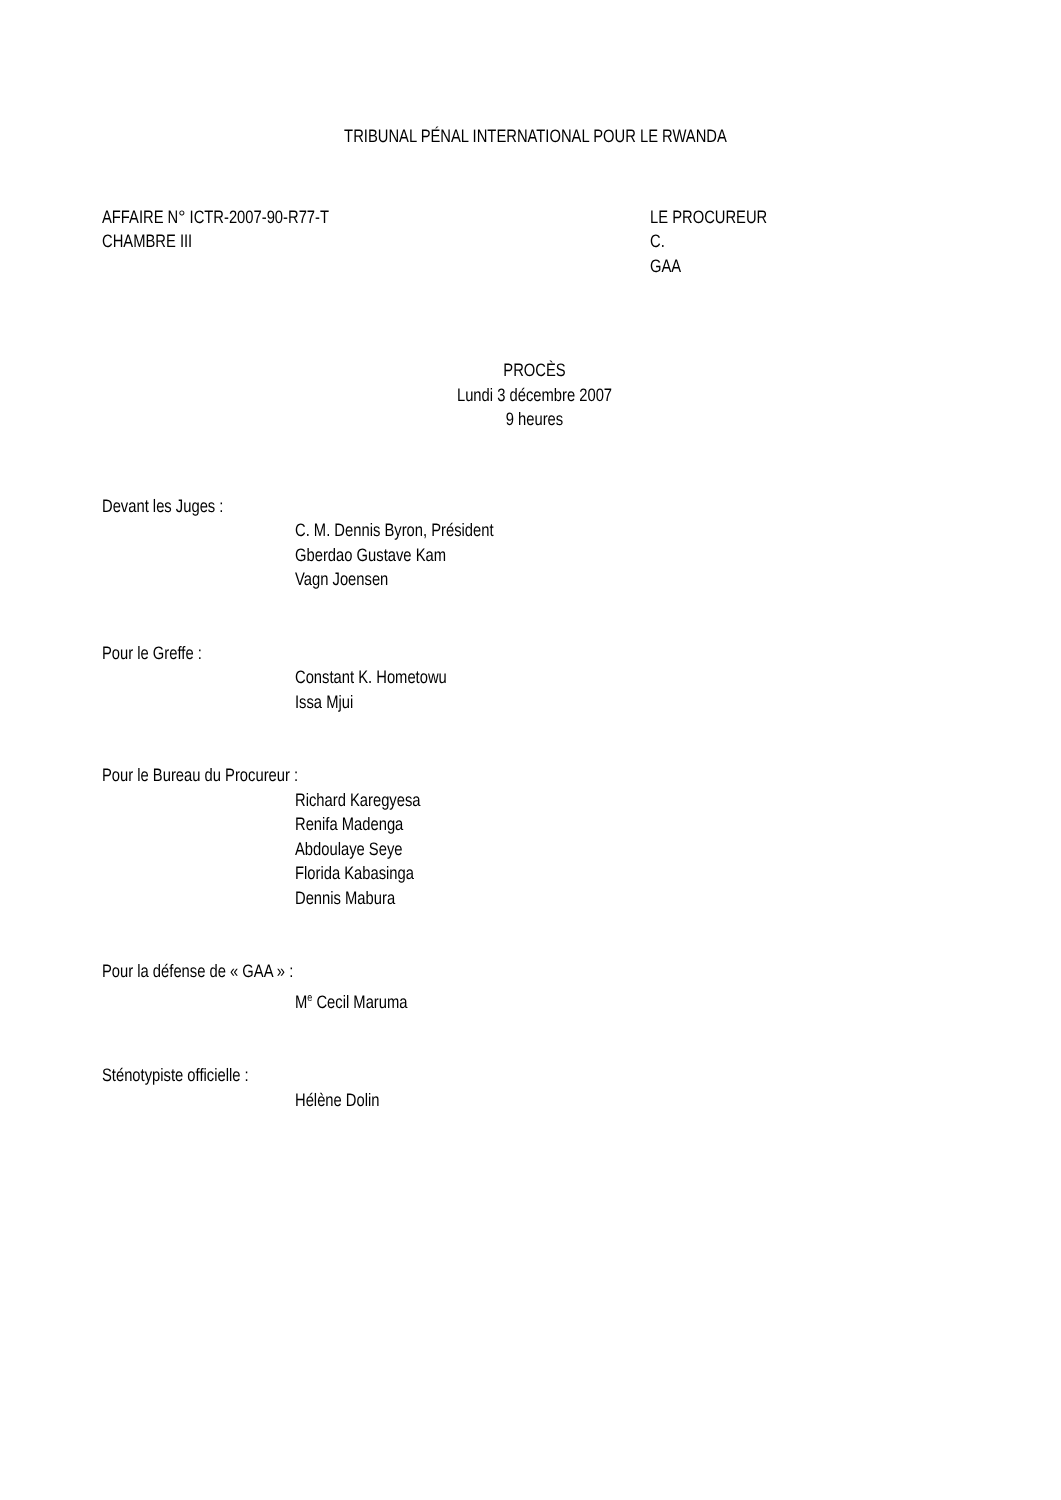TRIBUNAL PÉNAL INTERNATIONAL POUR LE RWANDA
AFFAIRE N° ICTR-2007-90-R77-T
CHAMBRE III
LE PROCUREUR
C.
GAA
PROCÈS
Lundi 3 décembre 2007
9 heures
Devant les Juges :
C. M. Dennis Byron, Président
Gberdao Gustave Kam
Vagn Joensen
Pour le Greffe :
Constant K. Hometowu
Issa Mjui
Pour le Bureau du Procureur :
Richard Karegyesa
Renifa Madenga
Abdoulaye Seye
Florida Kabasinga
Dennis Mabura
Pour la défense de « GAA » :
M<sup>e</sup> Cecil Maruma
Sténotypiste officielle :
Hélène Dolin